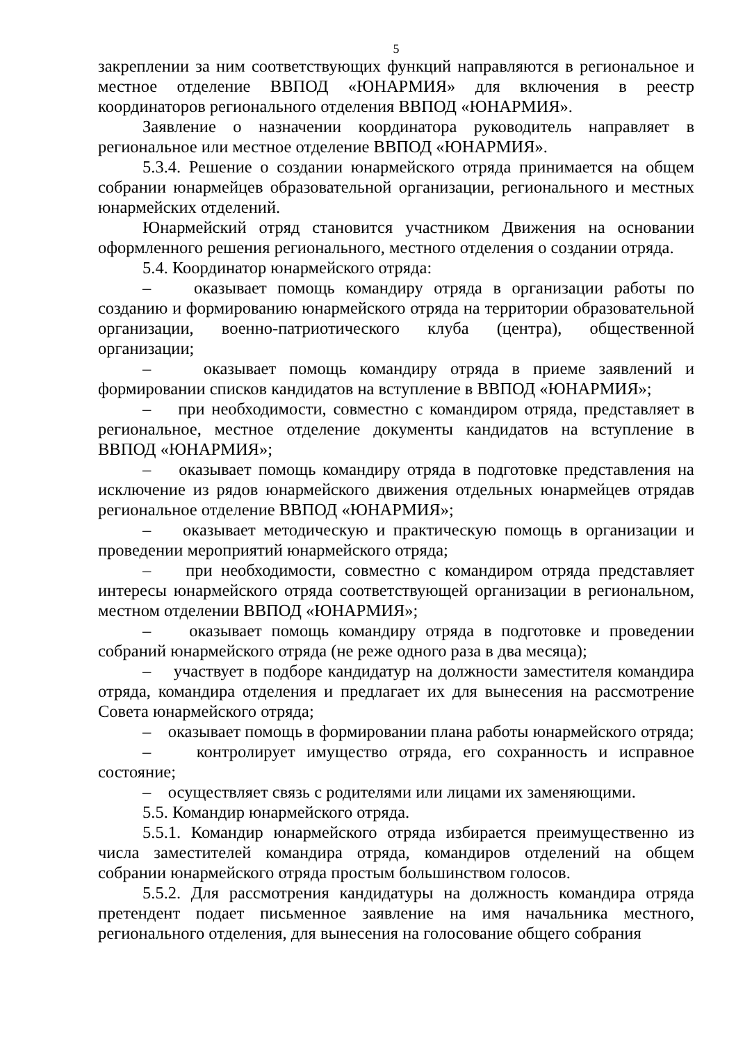5
закреплении за ним соответствующих функций направляются в региональное и местное отделение ВВПОД «ЮНАРМИЯ» для включения в реестр координаторов регионального отделения ВВПОД «ЮНАРМИЯ».
Заявление о назначении координатора руководитель направляет в региональное или местное отделение ВВПОД «ЮНАРМИЯ».
5.3.4. Решение о создании юнармейского отряда принимается на общем собрании юнармейцев образовательной организации, регионального и местных юнармейских отделений.
Юнармейский отряд становится участником Движения на основании оформленного решения регионального, местного отделения о создании отряда.
5.4. Координатор юнармейского отряда:
– оказывает помощь командиру отряда в организации работы по созданию и формированию юнармейского отряда на территории образовательной организации, военно-патриотического клуба (центра), общественной организации;
– оказывает помощь командиру отряда в приеме заявлений и формировании списков кандидатов на вступление в ВВПОД «ЮНАРМИЯ»;
– при необходимости, совместно с командиром отряда, представляет в региональное, местное отделение документы кандидатов на вступление в ВВПОД «ЮНАРМИЯ»;
– оказывает помощь командиру отряда в подготовке представления на исключение из рядов юнармейского движения отдельных юнармейцев отрядав региональное отделение ВВПОД «ЮНАРМИЯ»;
– оказывает методическую и практическую помощь в организации и проведении мероприятий юнармейского отряда;
– при необходимости, совместно с командиром отряда представляет интересы юнармейского отряда соответствующей организации в региональном, местном отделении ВВПОД «ЮНАРМИЯ»;
– оказывает помощь командиру отряда в подготовке и проведении собраний юнармейского отряда (не реже одного раза в два месяца);
– участвует в подборе кандидатур на должности заместителя командира отряда, командира отделения и предлагает их для вынесения на рассмотрение Совета юнармейского отряда;
– оказывает помощь в формировании плана работы юнармейского отряда;
– контролирует имущество отряда, его сохранность и исправное состояние;
– осуществляет связь с родителями или лицами их заменяющими.
5.5. Командир юнармейского отряда.
5.5.1. Командир юнармейского отряда избирается преимущественно из числа заместителей командира отряда, командиров отделений на общем собрании юнармейского отряда простым большинством голосов.
5.5.2. Для рассмотрения кандидатуры на должность командира отряда претендент подает письменное заявление на имя начальника местного, регионального отделения, для вынесения на голосование общего собрания